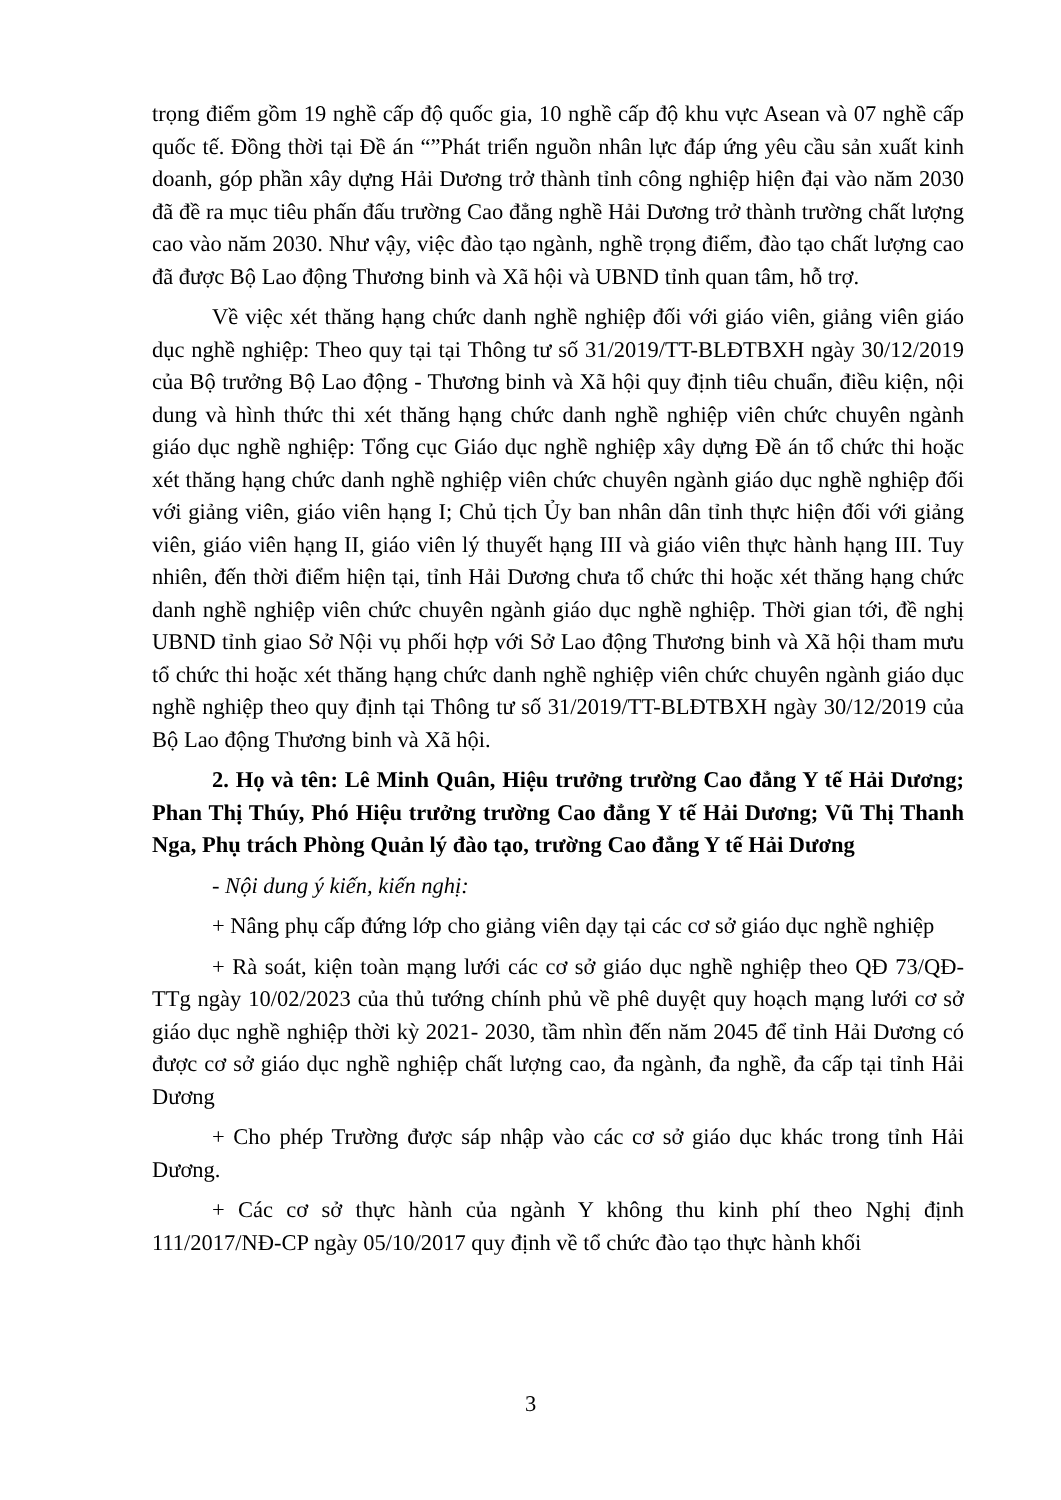trọng điểm gồm 19 nghề cấp độ quốc gia, 10 nghề cấp độ khu vực Asean và 07 nghề cấp quốc tế. Đồng thời tại Đề án “”Phát triển nguồn nhân lực đáp ứng yêu cầu sản xuất kinh doanh, góp phần xây dựng Hải Dương trở thành tỉnh công nghiệp hiện đại vào năm 2030 đã đề ra mục tiêu phấn đấu trường Cao đẳng nghề Hải Dương trở thành trường chất lượng cao vào năm 2030. Như vậy, việc đào tạo ngành, nghề trọng điểm, đào tạo chất lượng cao đã được Bộ Lao động Thương binh và Xã hội và UBND tỉnh quan tâm, hỗ trợ.
Về việc xét thăng hạng chức danh nghề nghiệp đối với giáo viên, giảng viên giáo dục nghề nghiệp: Theo quy tại tại Thông tư số 31/2019/TT-BLĐTBXH ngày 30/12/2019 của Bộ trưởng Bộ Lao động - Thương binh và Xã hội quy định tiêu chuẩn, điều kiện, nội dung và hình thức thi xét thăng hạng chức danh nghề nghiệp viên chức chuyên ngành giáo dục nghề nghiệp: Tổng cục Giáo dục nghề nghiệp xây dựng Đề án tổ chức thi hoặc xét thăng hạng chức danh nghề nghiệp viên chức chuyên ngành giáo dục nghề nghiệp đối với giảng viên, giáo viên hạng I; Chủ tịch Ủy ban nhân dân tỉnh thực hiện đối với giảng viên, giáo viên hạng II, giáo viên lý thuyết hạng III và giáo viên thực hành hạng III. Tuy nhiên, đến thời điểm hiện tại, tỉnh Hải Dương chưa tổ chức thi hoặc xét thăng hạng chức danh nghề nghiệp viên chức chuyên ngành giáo dục nghề nghiệp. Thời gian tới, đề nghị UBND tỉnh giao Sở Nội vụ phối hợp với Sở Lao động Thương binh và Xã hội tham mưu tổ chức thi hoặc xét thăng hạng chức danh nghề nghiệp viên chức chuyên ngành giáo dục nghề nghiệp theo quy định tại Thông tư số 31/2019/TT-BLĐTBXH ngày 30/12/2019 của Bộ Lao động Thương binh và Xã hội.
2. Họ và tên: Lê Minh Quân, Hiệu trưởng trường Cao đẳng Y tế Hải Dương; Phan Thị Thúy, Phó Hiệu trưởng trường Cao đẳng Y tế Hải Dương; Vũ Thị Thanh Nga, Phụ trách Phòng Quản lý đào tạo, trường Cao đẳng Y tế Hải Dương
- Nội dung ý kiến, kiến nghị:
+ Nâng phụ cấp đứng lớp cho giảng viên dạy tại các cơ sở giáo dục nghề nghiệp
+ Rà soát, kiện toàn mạng lưới các cơ sở giáo dục nghề nghiệp theo QĐ 73/QĐ- TTg ngày 10/02/2023 của thủ tướng chính phủ về phê duyệt quy hoạch mạng lưới cơ sở giáo dục nghề nghiệp thời kỳ 2021- 2030, tầm nhìn đến năm 2045 để tỉnh Hải Dương có được cơ sở giáo dục nghề nghiệp chất lượng cao, đa ngành, đa nghề, đa cấp tại tỉnh Hải Dương
+ Cho phép Trường được sáp nhập vào các cơ sở giáo dục khác trong tỉnh Hải Dương.
+ Các cơ sở thực hành của ngành Y không thu kinh phí theo Nghị định 111/2017/NĐ-CP ngày 05/10/2017 quy định về tổ chức đào tạo thực hành khối
3